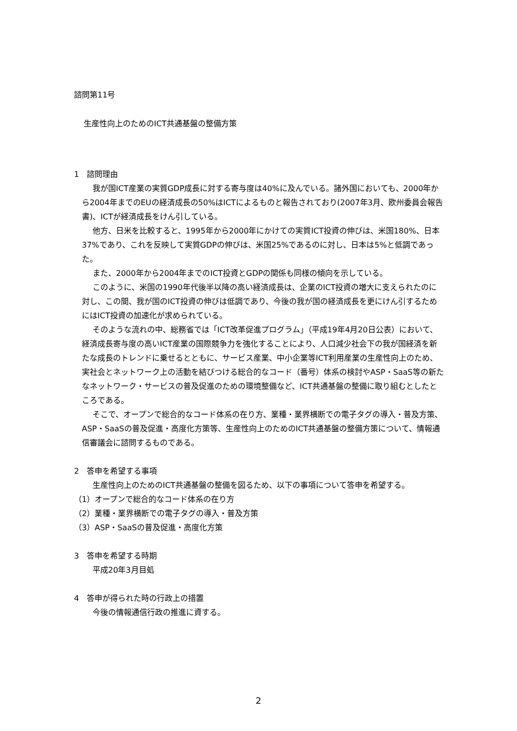諮問第11号
生産性向上のためのICT共通基盤の整備方策
1　諮問理由
我が国ICT産業の実質GDP成長に対する寄与度は40%に及んでいる。諸外国においても、2000年から2004年までのEUの経済成長の50%はICTによるものと報告されており(2007年3月、欧州委員会報告書)、ICTが経済成長をけん引している。
他方、日米を比較すると、1995年から2000年にかけての実質ICT投資の伸びは、米国180%、日本37%であり、これを反映して実質GDPの伸びは、米国25%であるのに対し、日本は5%と低調であった。
また、2000年から2004年までのICT投資とGDPの関係も同様の傾向を示している。
このように、米国の1990年代後半以降の高い経済成長は、企業のICT投資の増大に支えられたのに対し、この間、我が国のICT投資の伸びは低調であり、今後の我が国の経済成長を更にけん引するためにはICT投資の加速化が求められている。
そのような流れの中、総務省では「ICT改革促進プログラム」（平成19年4月20日公表）において、経済成長寄与度の高いICT産業の国際競争力を強化することにより、人口減少社会下の我が国経済を新たな成長のトレンドに乗せるとともに、サービス産業、中小企業等ICT利用産業の生産性向上のため、実社会とネットワーク上の活動を結びつける総合的なコード（番号）体系の検討やASP・SaaS等の新たなネットワーク・サービスの普及促進のための環境整備など、ICT共通基盤の整備に取り組むとしたところである。
そこで、オープンで総合的なコード体系の在り方、業種・業界横断での電子タグの導入・普及方策、ASP・SaaSの普及促進・高度化方策等、生産性向上のためのICT共通基盤の整備方策について、情報通信審議会に諮問するものである。
2　答申を希望する事項
生産性向上のためのICT共通基盤の整備を図るため、以下の事項について答申を希望する。
（1）オープンで総合的なコード体系の在り方
（2）業種・業界横断での電子タグの導入・普及方策
（3）ASP・SaaSの普及促進・高度化方策
3　答申を希望する時期
平成20年3月目処
4　答申が得られた時の行政上の措置
今後の情報通信行政の推進に資する。
2